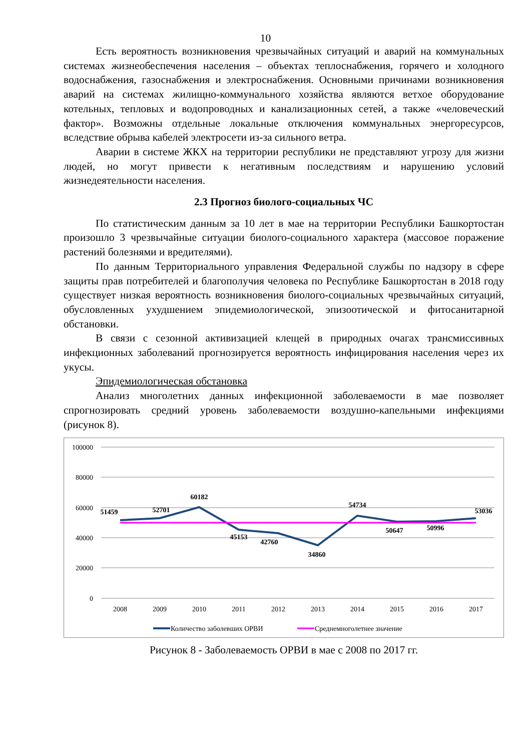10
Есть вероятность возникновения чрезвычайных ситуаций и аварий на коммунальных системах жизнеобеспечения населения – объектах теплоснабжения, горячего и холодного водоснабжения, газоснабжения и электроснабжения. Основными причинами возникновения аварий на системах жилищно-коммунального хозяйства являются ветхое оборудование котельных, тепловых и водопроводных и канализационных сетей, а также «человеческий фактор». Возможны отдельные локальные отключения коммунальных энергоресурсов, вследствие обрыва кабелей электросети из-за сильного ветра.
Аварии в системе ЖКХ на территории республики не представляют угрозу для жизни людей, но могут привести к негативным последствиям и нарушению условий жизнедеятельности населения.
2.3 Прогноз биолого-социальных ЧС
По статистическим данным за 10 лет в мае на территории Республики Башкортостан произошло 3 чрезвычайные ситуации биолого-социального характера (массовое поражение растений болезнями и вредителями).
По данным Территориального управления Федеральной службы по надзору в сфере защиты прав потребителей и благополучия человека по Республике Башкортостан в 2018 году существует низкая вероятность возникновения биолого-социальных чрезвычайных ситуаций, обусловленных ухудшением эпидемиологической, эпизоотической и фитосанитарной обстановки.
В связи с сезонной активизацией клещей в природных очагах трансмиссивных инфекционных заболеваний прогнозируется вероятность инфицирования населения через их укусы.
Эпидемиологическая обстановка
Анализ многолетних данных инфекционной заболеваемости в мае позволяет спрогнозировать средний уровень заболеваемости воздушно-капельными инфекциями (рисунок 8).
100000
80000
60000
40000
20000
0
51459
52701
60182
45153
42760
34860
54734
50647
50996
53036
2008
2009
2010
2011
2012
2013
2014
2015
2016
2017
Количество заболевших ОРВИ
Среднемноголетнее значение
Рисунок 8 - Заболеваемость ОРВИ в мае с 2008 по 2017 гг.